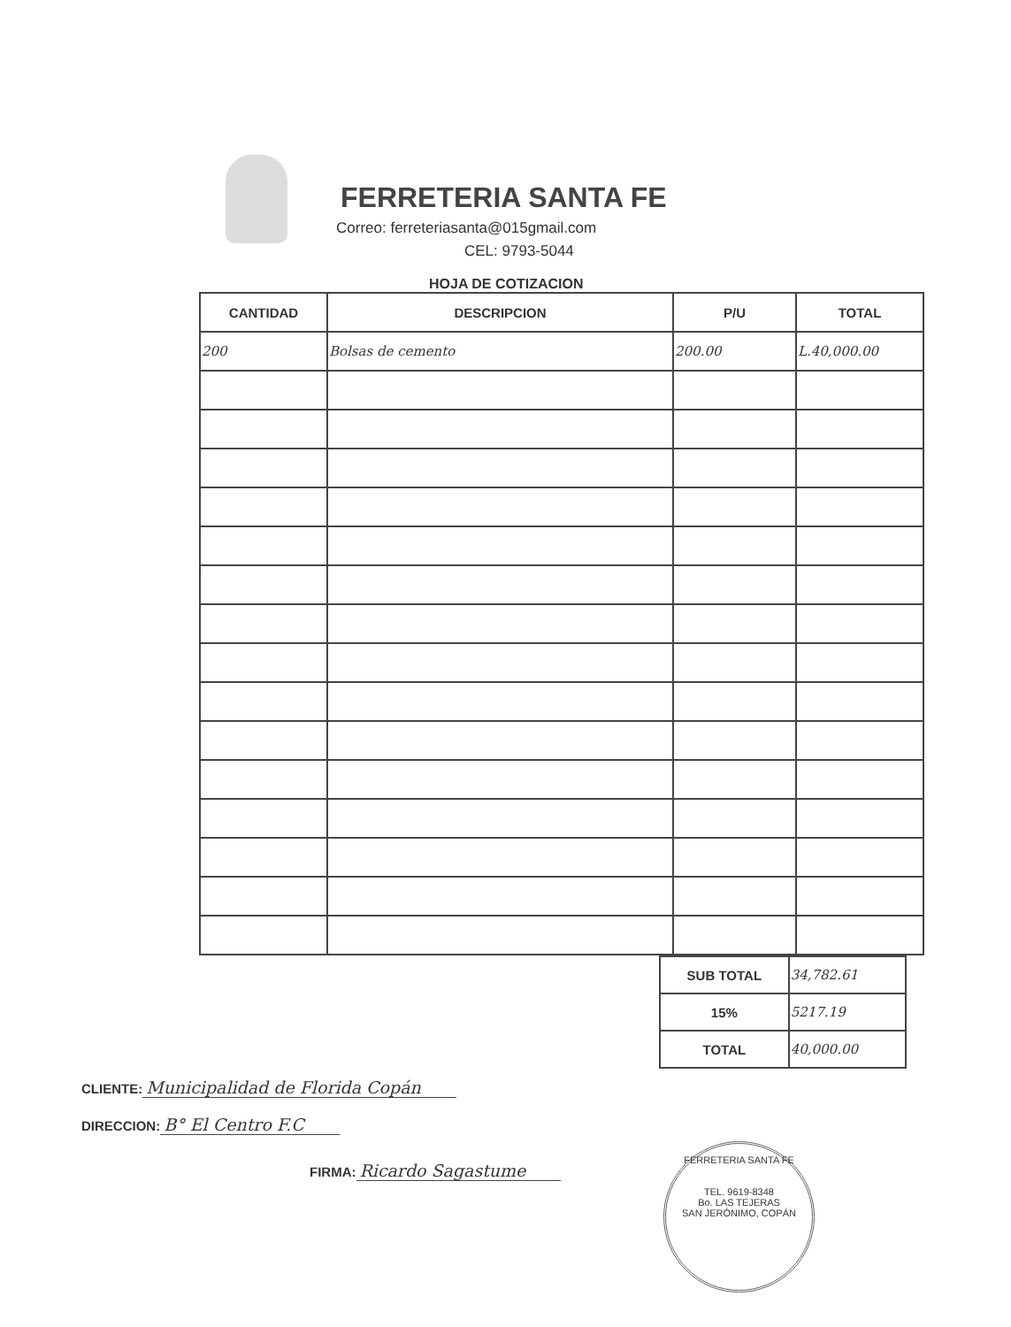FERRETERIA SANTA FE
Correo: ferreteriasanta@015gmail.com
CEL: 9793-5044
HOJA DE COTIZACION
| CANTIDAD | DESCRIPCION | P/U | TOTAL |
| --- | --- | --- | --- |
| 200 | Bolsas de cemento | 200.00 | L.40,000.00 |
| SUB TOTAL | 34,782.61 |
| 15% | 5217.19 |
| TOTAL | 40,000.00 |
CLIENTE: Municipalidad de Florida Copán
DIRECCION: B° El Centro F.C
FIRMA: Ricardo Sagastume
FERRETERIA SANTA FE
TEL. 9619-8348
Bo. LAS TEJERAS
SAN JERÓNIMO, COPÁN